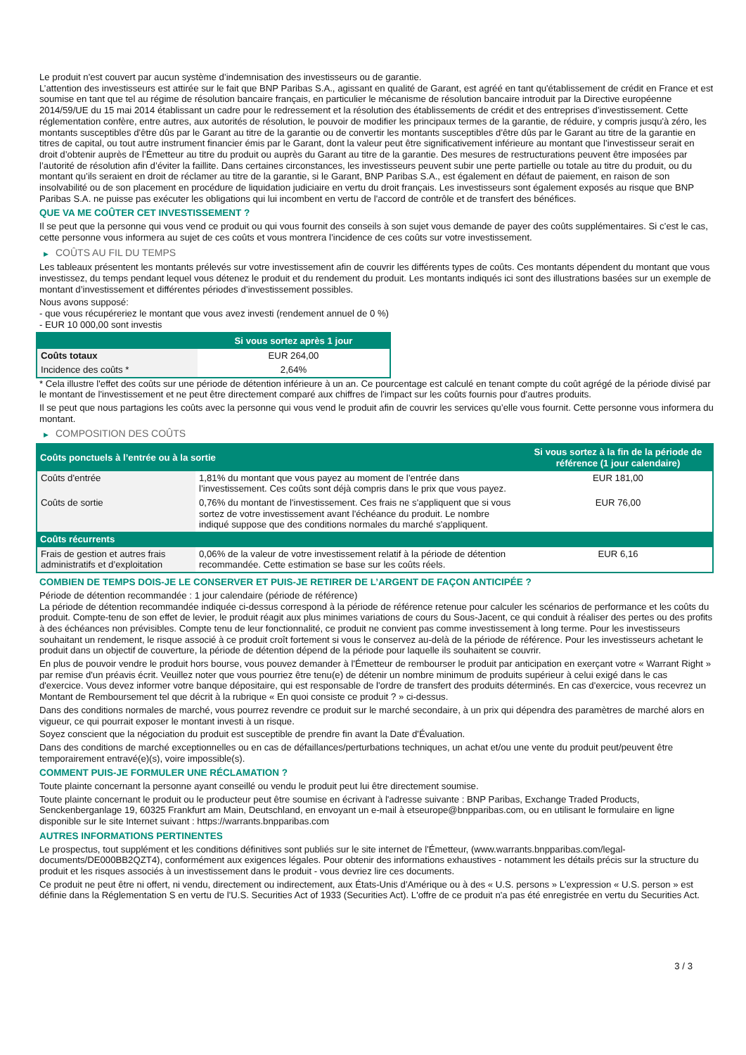Le produit n'est couvert par aucun système d’indemnisation des investisseurs ou de garantie.
L’attention des investisseurs est attirée sur le fait que BNP Paribas S.A., agissant en qualité de Garant, est agréé en tant qu'établissement de crédit en France et est soumise en tant que tel au régime de résolution bancaire français, en particulier le mécanisme de résolution bancaire introduit par la Directive européenne 2014/59/UE du 15 mai 2014 établissant un cadre pour le redressement et la résolution des établissements de crédit et des entreprises d'investissement. Cette réglementation confère, entre autres, aux autorités de résolution, le pouvoir de modifier les principaux termes de la garantie, de réduire, y compris jusqu'à zéro, les montants susceptibles d'être dûs par le Garant au titre de la garantie ou de convertir les montants susceptibles d'être dûs par le Garant au titre de la garantie en titres de capital, ou tout autre instrument financier émis par le Garant, dont la valeur peut être significativement inférieure au montant que l’investisseur serait en droit d’obtenir auprès de l’Émetteur au titre du produit ou auprès du Garant au titre de la garantie. Des mesures de restructurations peuvent être imposées par l’autorité de résolution afin d’éviter la faillite. Dans certaines circonstances, les investisseurs peuvent subir une perte partielle ou totale au titre du produit, ou du montant qu’ils seraient en droit de réclamer au titre de la garantie, si le Garant, BNP Paribas S.A., est également en défaut de paiement, en raison de son insolvabilité ou de son placement en procédure de liquidation judiciaire en vertu du droit français. Les investisseurs sont également exposés au risque que BNP Paribas S.A. ne puisse pas exécuter les obligations qui lui incombent en vertu de l'accord de contrôle et de transfert des bénéfices.
QUE VA ME COÛTER CET INVESTISSEMENT ?
Il se peut que la personne qui vous vend ce produit ou qui vous fournit des conseils à son sujet vous demande de payer des coûts supplémentaires. Si c’est le cas, cette personne vous informera au sujet de ces coûts et vous montrera l’incidence de ces coûts sur votre investissement.
▶ COÛTS AU FIL DU TEMPS
Les tableaux présentent les montants prélevés sur votre investissement afin de couvrir les différents types de coûts. Ces montants dépendent du montant que vous investissez, du temps pendant lequel vous détenez le produit et du rendement du produit. Les montants indiqués ici sont des illustrations basées sur un exemple de montant d’investissement et différentes périodes d’investissement possibles.
Nous avons supposé:
- que vous récupéreriez le montant que vous avez investi (rendement annuel de 0 %)
- EUR 10 000,00 sont investis
| | Si vous sortez après 1 jour |
| --- | --- |
| Coûts totaux | EUR 264,00 |
| Incidence des coûts * | 2,64% |
* Cela illustre l'effet des coûts sur une période de détention inférieure à un an. Ce pourcentage est calculé en tenant compte du coût agrégé de la période divisé par le montant de l'investissement et ne peut être directement comparé aux chiffres de l'impact sur les coûts fournis pour d'autres produits.
Il se peut que nous partagions les coûts avec la personne qui vous vend le produit afin de couvrir les services qu’elle vous fournit. Cette personne vous informera du montant.
▶ COMPOSITION DES COÛTS
| Coûts ponctuels à l’entrée ou à la sortie | | Si vous sortez à la fin de la période de référence (1 jour calendaire) |
| --- | --- | --- |
| Coûts d'entrée | 1,81% du montant que vous payez au moment de l’entrée dans l’investissement. Ces coûts sont déjà compris dans le prix que vous payez. | EUR 181,00 |
| Coûts de sortie | 0,76% du montant de l'investissement. Ces frais ne s'appliquent que si vous sortez de votre investissement avant l'échéance du produit. Le nombre indiqué suppose que des conditions normales du marché s'appliquent. | EUR 76,00 |
| Coûts récurrents | | |
| Frais de gestion et autres frais administratifs et d’exploitation | 0,06% de la valeur de votre investissement relatif à la période de détention recommandée. Cette estimation se base sur les coûts réels. | EUR 6,16 |
COMBIEN DE TEMPS DOIS-JE LE CONSERVER ET PUIS-JE RETIRER DE L’ARGENT DE FAÇON ANTICIPÉE ?
Période de détention recommandée : 1 jour calendaire (période de référence)
La période de détention recommandée indiquée ci-dessus correspond à la période de référence retenue pour calculer les scénarios de performance et les coûts du produit. Compte-tenu de son effet de levier, le produit réagit aux plus minimes variations de cours du Sous-Jacent, ce qui conduit à réaliser des pertes ou des profits à des échéances non prévisibles. Compte tenu de leur fonctionnalité, ce produit ne convient pas comme investissement à long terme. Pour les investisseurs souhaitant un rendement, le risque associé à ce produit croît fortement si vous le conservez au-delà de la période de référence. Pour les investisseurs achetant le produit dans un objectif de couverture, la période de détention dépend de la période pour laquelle ils souhaitent se couvrir.
En plus de pouvoir vendre le produit hors bourse, vous pouvez demander à l'Émetteur de rembourser le produit par anticipation en exerçant votre « Warrant Right » par remise d'un préavis écrit. Veuillez noter que vous pourriez être tenu(e) de détenir un nombre minimum de produits supérieur à celui exigé dans le cas d'exercice. Vous devez informer votre banque dépositaire, qui est responsable de l'ordre de transfert des produits déterminés. En cas d'exercice, vous recevrez un Montant de Remboursement tel que décrit à la rubrique « En quoi consiste ce produit ? » ci-dessus.
Dans des conditions normales de marché, vous pourrez revendre ce produit sur le marché secondaire, à un prix qui dépendra des paramètres de marché alors en vigueur, ce qui pourrait exposer le montant investi à un risque.
Soyez conscient que la négociation du produit est susceptible de prendre fin avant la Date d'Évaluation.
Dans des conditions de marché exceptionnelles ou en cas de défaillances/perturbations techniques, un achat et/ou une vente du produit peut/peuvent être temporairement entravé(e)(s), voire impossible(s).
COMMENT PUIS-JE FORMULER UNE RÉCLAMATION ?
Toute plainte concernant la personne ayant conseillé ou vendu le produit peut lui être directement soumise.
Toute plainte concernant le produit ou le producteur peut être soumise en écrivant à l'adresse suivante : BNP Paribas, Exchange Traded Products, Senckenberganlage 19, 60325 Frankfurt am Main, Deutschland, en envoyant un e-mail à etseurope@bnpparibas.com, ou en utilisant le formulaire en ligne disponible sur le site Internet suivant : https://warrants.bnpparibas.com
AUTRES INFORMATIONS PERTINENTES
Le prospectus, tout supplément et les conditions définitives sont publiés sur le site internet de l'Émetteur, (www.warrants.bnpparibas.com/legal-documents/DE000BB2QZT4), conformément aux exigences légales. Pour obtenir des informations exhaustives - notamment les détails précis sur la structure du produit et les risques associés à un investissement dans le produit - vous devriez lire ces documents.
Ce produit ne peut être ni offert, ni vendu, directement ou indirectement, aux États-Unis d'Amérique ou à des « U.S. persons » L'expression « U.S. person » est définie dans la Réglementation S en vertu de l'U.S. Securities Act of 1933 (Securities Act). L'offre de ce produit n'a pas été enregistrée en vertu du Securities Act.
3 / 3